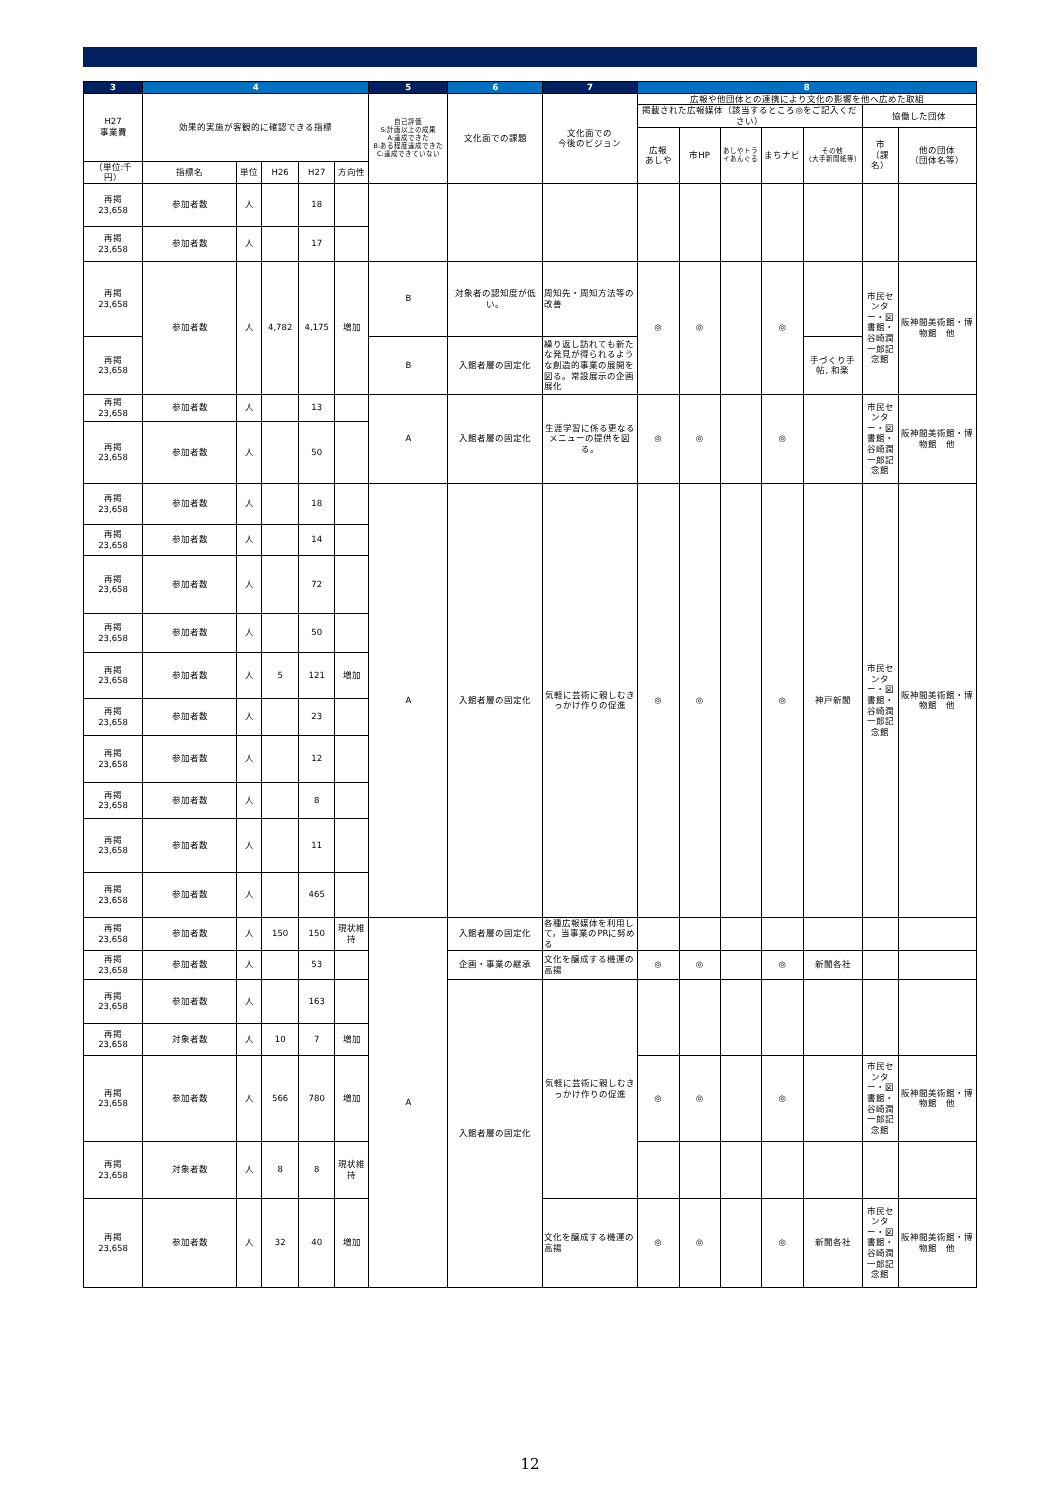| 3 | 4 | | | | | 5 | 6 | 7 | 8 | | | | | | |
| --- | --- | --- | --- | --- | --- | --- | --- | --- | --- | --- | --- | --- | --- | --- | --- |
| H27 事業費 | 効果的実施が客観的に確認できる指標 | | | | | 自己評価 S:計画以上の成果 A:達成できた B:ある程度達成できた C:達成できていない | 文化面での課題 | 文化面での 今後のビジョン | 広報や他団体との連携により文化の影響を他へ広めた取組 | | | | | | |
| | | | | | | | | | 掲載された広報媒体（該当するところ◎をご記入ください） | | | | | 協働した団体 | |
| | | | | | | | | | 広報 あしや | 市HP | あしやトライあんぐる | まちナビ | その他 （大手新聞紙等） | 市 （課名） | 他の団体 （団体名等） |
| （単位:千円） | 指標名 | 単位 | H26 | H27 | 方向性 | | | | | | | | | | |
| 再掲 23,658 | 参加者数 | 人 | | 18 | | | | | | | | | | | |
| 再掲 23,658 | 参加者数 | 人 | | 17 | | | | | | | | | | | |
| 再掲 23,658 | 参加者数 | 人 | 4,782 | 4,175 | 増加 | B | 対象者の認知度が低い。 | 周知先・周知方法等の改善 | ◎ | ◎ | | ◎ | | 市民センター・図書館・谷崎潤一郎記念館 | 阪神間美術館・博物館 他 |
| 再掲 23,658 | | | | | | B | 入館者層の固定化 | 繰り返し訪れても新たな発見が得られるような創造的事業の展開を図る。常設展示の企画展化 | | | | | 手づくり手帖, 和楽 | | |
| 再掲 23,658 | 参加者数 | 人 | | 13 | | A | 入館者層の固定化 | 生涯学習に係る更なるメニューの提供を図る。 | ◎ | ◎ | | ◎ | | 市民センター・図書館・谷崎潤一郎記念館 | 阪神間美術館・博物館 他 |
| 再掲 23,658 | 参加者数 | 人 | | 50 | | | | | | | | | | | |
| 再掲 23,658 | 参加者数 | 人 | | 18 | | A | 入館者層の固定化 | 気軽に芸術に親しむきっかけ作りの促進 | ◎ | ◎ | | ◎ | 神戸新聞 | 市民センター・図書館・谷崎潤一郎記念館 | 阪神間美術館・博物館 他 |
| 再掲 23,658 | 参加者数 | 人 | | 14 | | | | | | | | | | | |
| 再掲 23,658 | 参加者数 | 人 | | 72 | | | | | | | | | | | |
| 再掲 23,658 | 参加者数 | 人 | | 50 | | | | | | | | | | | |
| 再掲 23,658 | 参加者数 | 人 | 5 | 121 | 増加 | | | | | | | | | | |
| 再掲 23,658 | 参加者数 | 人 | | 23 | | | | | | | | | | | |
| 再掲 23,658 | 参加者数 | 人 | | 12 | | | | | | | | | | | |
| 再掲 23,658 | 参加者数 | 人 | | 8 | | | | | | | | | | | |
| 再掲 23,658 | 参加者数 | 人 | | 11 | | | | | | | | | | | |
| 再掲 23,658 | 参加者数 | 人 | | 465 | | | | | | | | | | | |
| 再掲 23,658 | 参加者数 | 人 | 150 | 150 | 現状維持 | A | 入館者層の固定化 | 各種広報媒体を利用して，当事業のPRに努める | | | | | | | |
| 再掲 23,658 | 参加者数 | 人 | | 53 | | | 企画・事業の継承 | 文化を醸成する機運の高揚 | ◎ | ◎ | | ◎ | 新聞各社 | | |
| 再掲 23,658 | 参加者数 | 人 | | 163 | | | 入館者層の固定化 | 気軽に芸術に親しむきっかけ作りの促進 | | | | | | | |
| 再掲 23,658 | 対象者数 | 人 | 10 | 7 | 増加 | | | | | | | | | | |
| 再掲 23,658 | 参加者数 | 人 | 566 | 780 | 増加 | | | | ◎ | ◎ | | ◎ | | 市民センター・図書館・谷崎潤一郎記念館 | 阪神間美術館・博物館 他 |
| 再掲 23,658 | 対象者数 | 人 | 8 | 8 | 現状維持 | | | | | | | | | | |
| 再掲 23,658 | 参加者数 | 人 | 32 | 40 | 増加 | | | 文化を醸成する機運の高揚 | ◎ | ◎ | | ◎ | 新聞各社 | 市民センター・図書館・谷崎潤一郎記念館 | 阪神間美術館・博物館 他 |
12